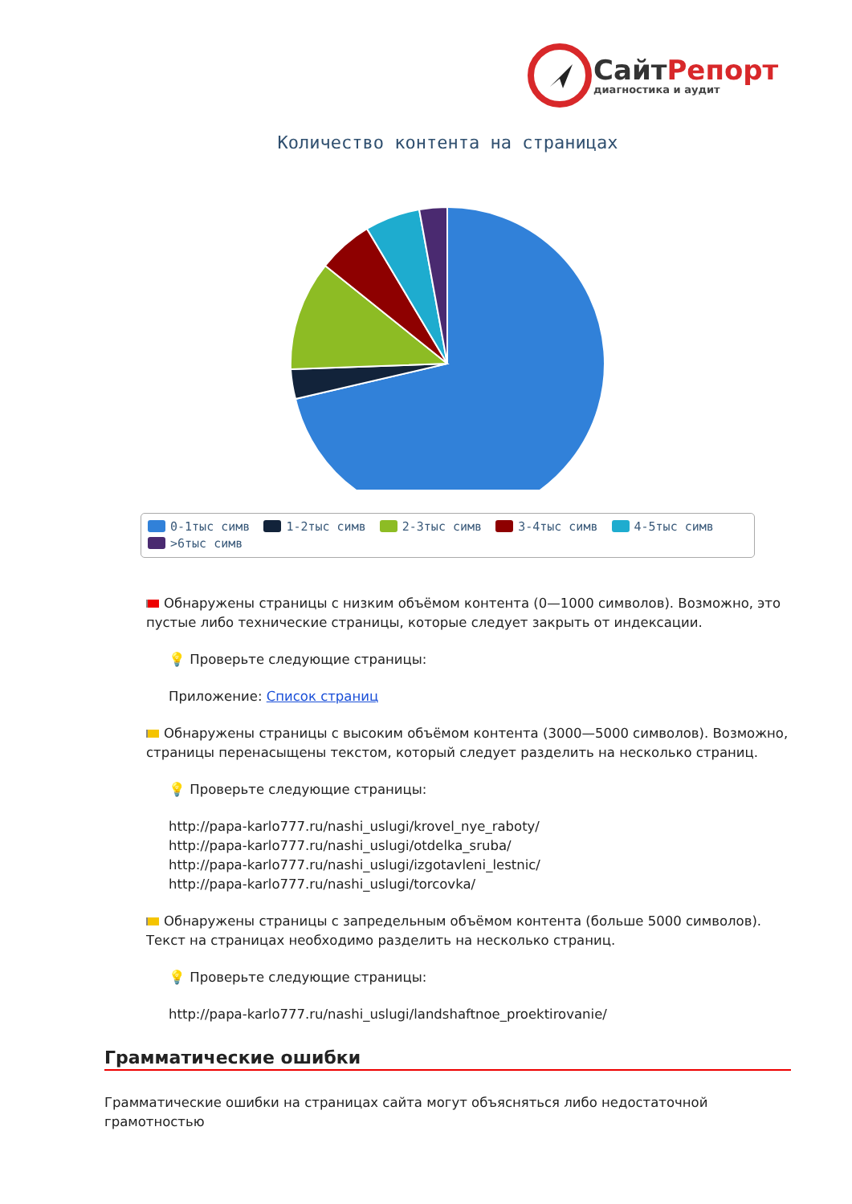СайтРепорт
диагностика и аудит
Количество контента на страницах
0-1тыс симв 1-2тыс симв 2-3тыс симв 3-4тыс симв 4-5тыс симв
>6тыс симв
Обнаружены страницы с низким объёмом контента (0—1000 символов). Возможно, это пустые либо технические страницы, которые следует закрыть от индексации.
💡 Проверьте следующие страницы:
Приложение: Список страниц
Обнаружены страницы с высоким объёмом контента (3000—5000 символов). Возможно, страницы перенасыщены текстом, который следует разделить на несколько страниц.
💡 Проверьте следующие страницы:
http://papa-karlo777.ru/nashi_uslugi/krovel_nye_raboty/
http://papa-karlo777.ru/nashi_uslugi/otdelka_sruba/
http://papa-karlo777.ru/nashi_uslugi/izgotavleni_lestnic/
http://papa-karlo777.ru/nashi_uslugi/torcovka/
Обнаружены страницы с запредельным объёмом контента (больше 5000 символов). Текст на страницах необходимо разделить на несколько страниц.
💡 Проверьте следующие страницы:
http://papa-karlo777.ru/nashi_uslugi/landshaftnoe_proektirovanie/
Грамматические ошибки
Грамматические ошибки на страницах сайта могут объясняться либо недостаточной грамотностью